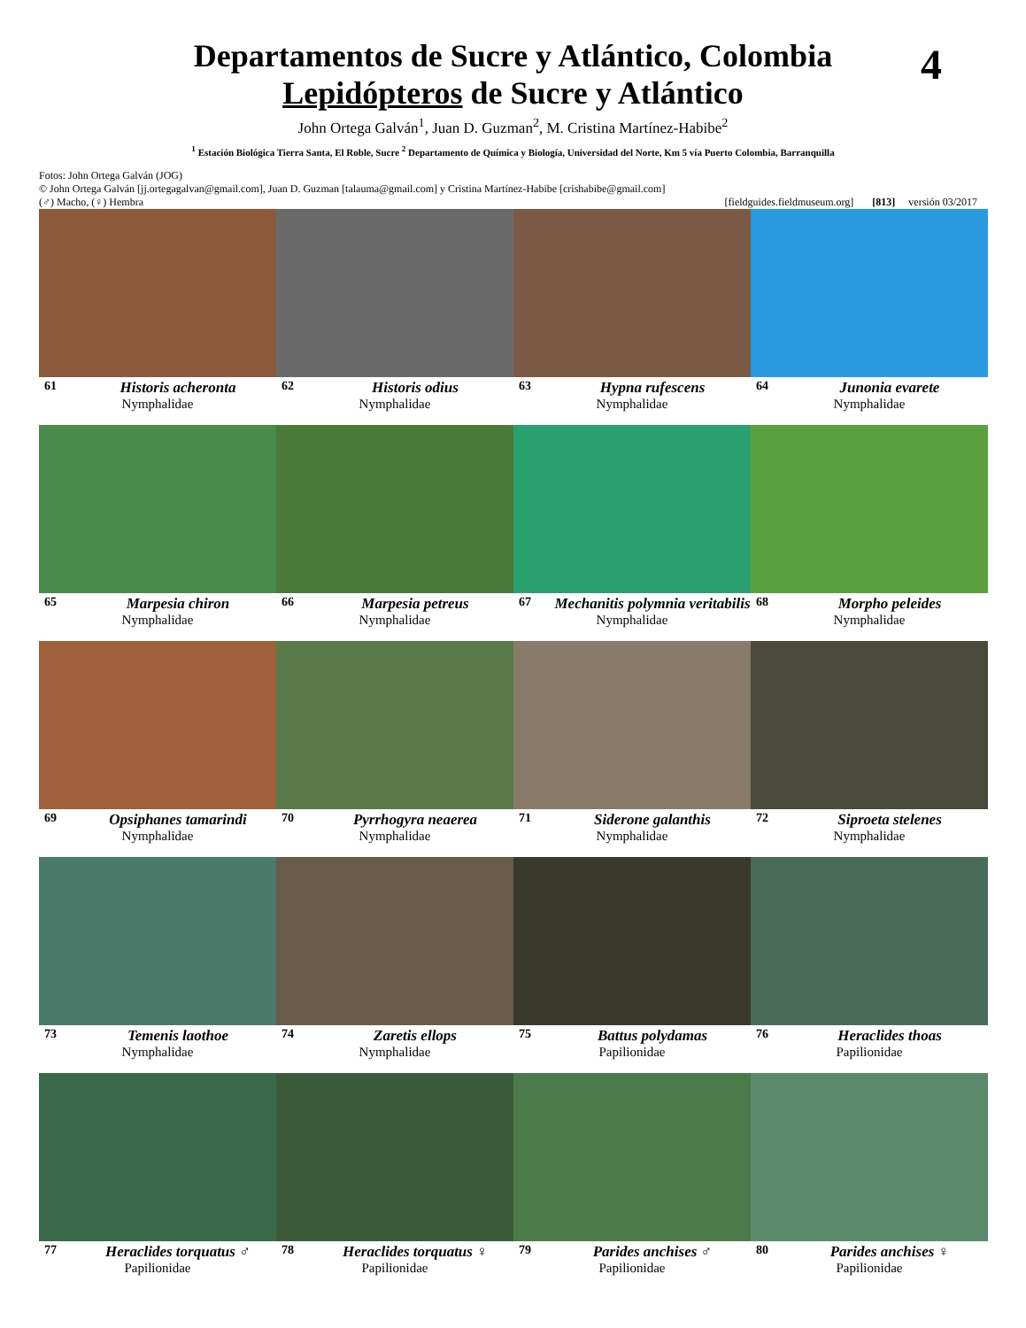4
Departamentos de Sucre y Atlántico, Colombia
Lepidópteros de Sucre y Atlántico
John Ortega Galván<sup>1</sup>, Juan D. Guzman<sup>2</sup>, M. Cristina Martínez-Habibe<sup>2</sup>
<sup>1</sup> Estación Biológica Tierra Santa, El Roble, Sucre <sup>2</sup> Departamento de Química y Biología, Universidad del Norte, Km 5 vía Puerto Colombia, Barranquilla
Fotos: John Ortega Galván (JOG)
© John Ortega Galván [jj.ortegagalvan@gmail.com], Juan D. Guzman [talauma@gmail.com] y Cristina Martínez-Habibe [crishabibe@gmail.com]
(♂) Macho, (♀) Hembra [fieldguides.fieldmuseum.org] [813] versión 03/2017
61 Historis acheronta
Nymphalidae
62 Historis odius
Nymphalidae
63 Hypna rufescens
Nymphalidae
64 Junonia evarete
Nymphalidae
65 Marpesia chiron
Nymphalidae
66 Marpesia petreus
Nymphalidae
67 Mechanitis polymnia veritabilis
Nymphalidae
68 Morpho peleides
Nymphalidae
69 Opsiphanes tamarindi
Nymphalidae
70 Pyrrhogyra neaerea
Nymphalidae
71 Siderone galanthis
Nymphalidae
72 Siproeta stelenes
Nymphalidae
73 Temenis laothoe
Nymphalidae
74 Zaretis ellops
Nymphalidae
75 Battus polydamas
Papilionidae
76 Heraclides thoas
Papilionidae
77 Heraclides torquatus ♂
Papilionidae
78 Heraclides torquatus ♀
Papilionidae
79 Parides anchises ♂
Papilionidae
80 Parides anchises ♀
Papilionidae